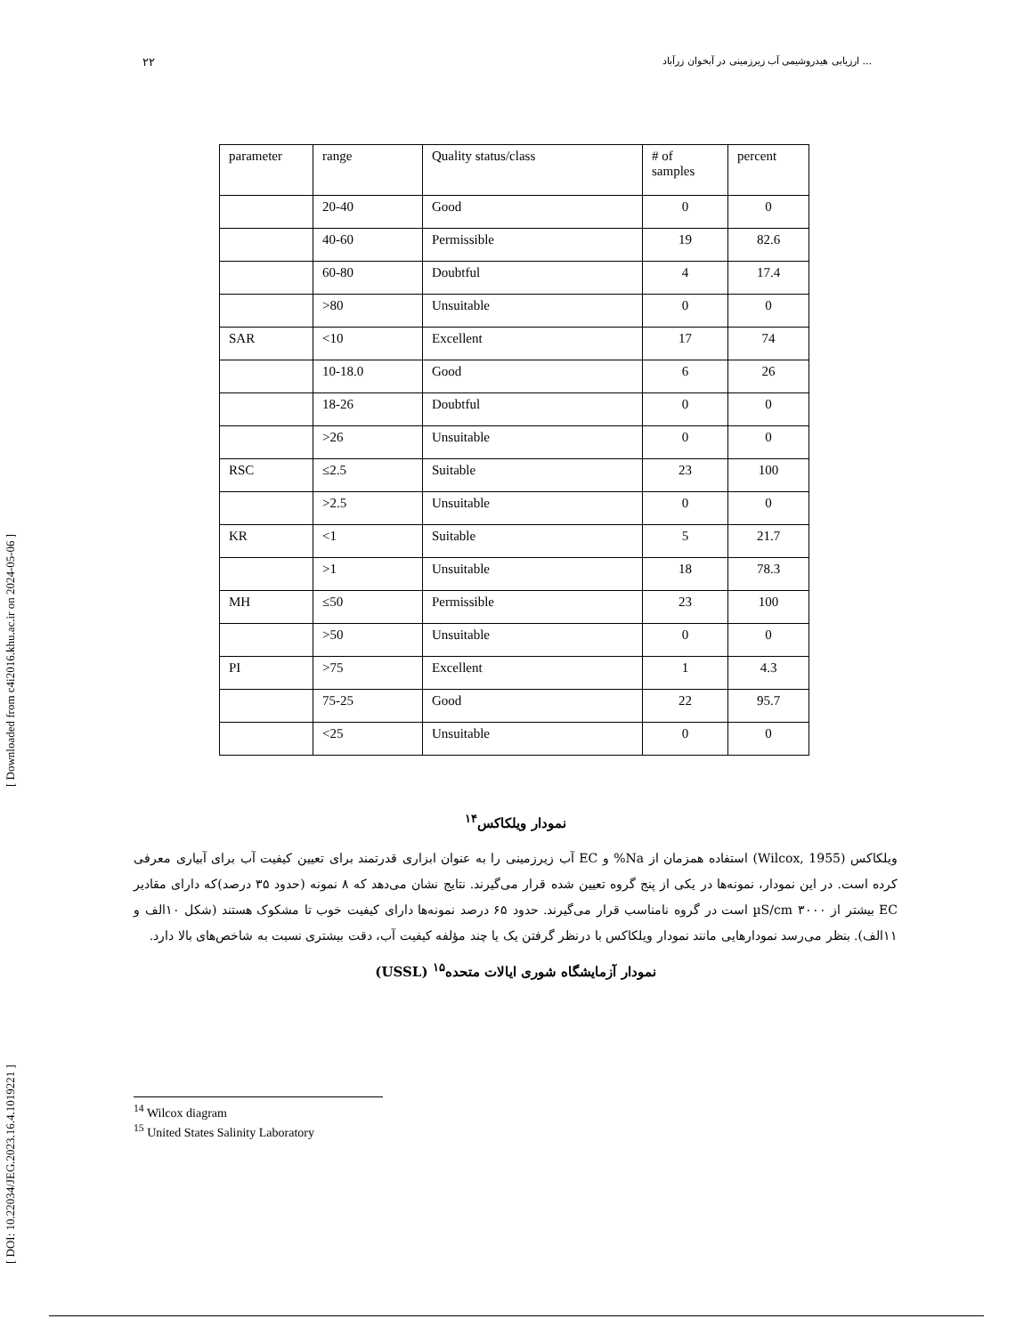ارزیابی هیدروشیمی آب زیرزمینی در آبخوان زرآباد ... ۲۲
[ DOI: 10.22034/JEG.2023.16.4.1019221 ] [ Downloaded from c4i2016.khu.ac.ir on 2024-05-06 ]
| parameter | range | Quality status/class | # of samples | percent |
| --- | --- | --- | --- | --- |
| | 20-40 | Good | 0 | 0 |
| | 40-60 | Permissible | 19 | 82.6 |
| | 60-80 | Doubtful | 4 | 17.4 |
| | >80 | Unsuitable | 0 | 0 |
| SAR | <10 | Excellent | 17 | 74 |
| | 10-18.0 | Good | 6 | 26 |
| | 18-26 | Doubtful | 0 | 0 |
| | >26 | Unsuitable | 0 | 0 |
| RSC | ≤2.5 | Suitable | 23 | 100 |
| | >2.5 | Unsuitable | 0 | 0 |
| KR | <1 | Suitable | 5 | 21.7 |
| | >1 | Unsuitable | 18 | 78.3 |
| MH | ≤50 | Permissible | 23 | 100 |
| | >50 | Unsuitable | 0 | 0 |
| PI | >75 | Excellent | 1 | 4.3 |
| | 75-25 | Good | 22 | 95.7 |
| | <25 | Unsuitable | 0 | 0 |
نمودار ویلکاکس<sup>۱۴</sup>
ویلکاکس (Wilcox, 1955) استفاده همزمان از Na% و EC آب زیرزمینی را به عنوان ابزاری قدرتمند برای تعیین کیفیت آب برای آبیاری معرفی کرده است. در این نمودار، نمونه‌ها در یکی از پنج گروه تعیین شده قرار می‌گیرند. نتایج نشان می‌دهد که ۸ نمونه (حدود ۳۵ درصد)که دارای مقادیر EC بیشتر از ۳۰۰۰ µS/cm است در گروه نامناسب قرار می‌گیرند. حدود ۶۵ درصد نمونه‌ها دارای کیفیت خوب تا مشکوک هستند (شکل ۱۰الف و ۱۱الف). بنظر می‌رسد نمودارهایی مانند نمودار ویلکاکس با درنظر گرفتن یک یا چند مؤلفه کیفیت آب، دقت بیشتری نسبت به شاخص‌های بالا دارد.
نمودار آزمایشگاه شوری ایالات متحده<sup>۱۵</sup> (USSL)
<sup>14</sup> Wilcox diagram
<sup>15</sup> United States Salinity Laboratory